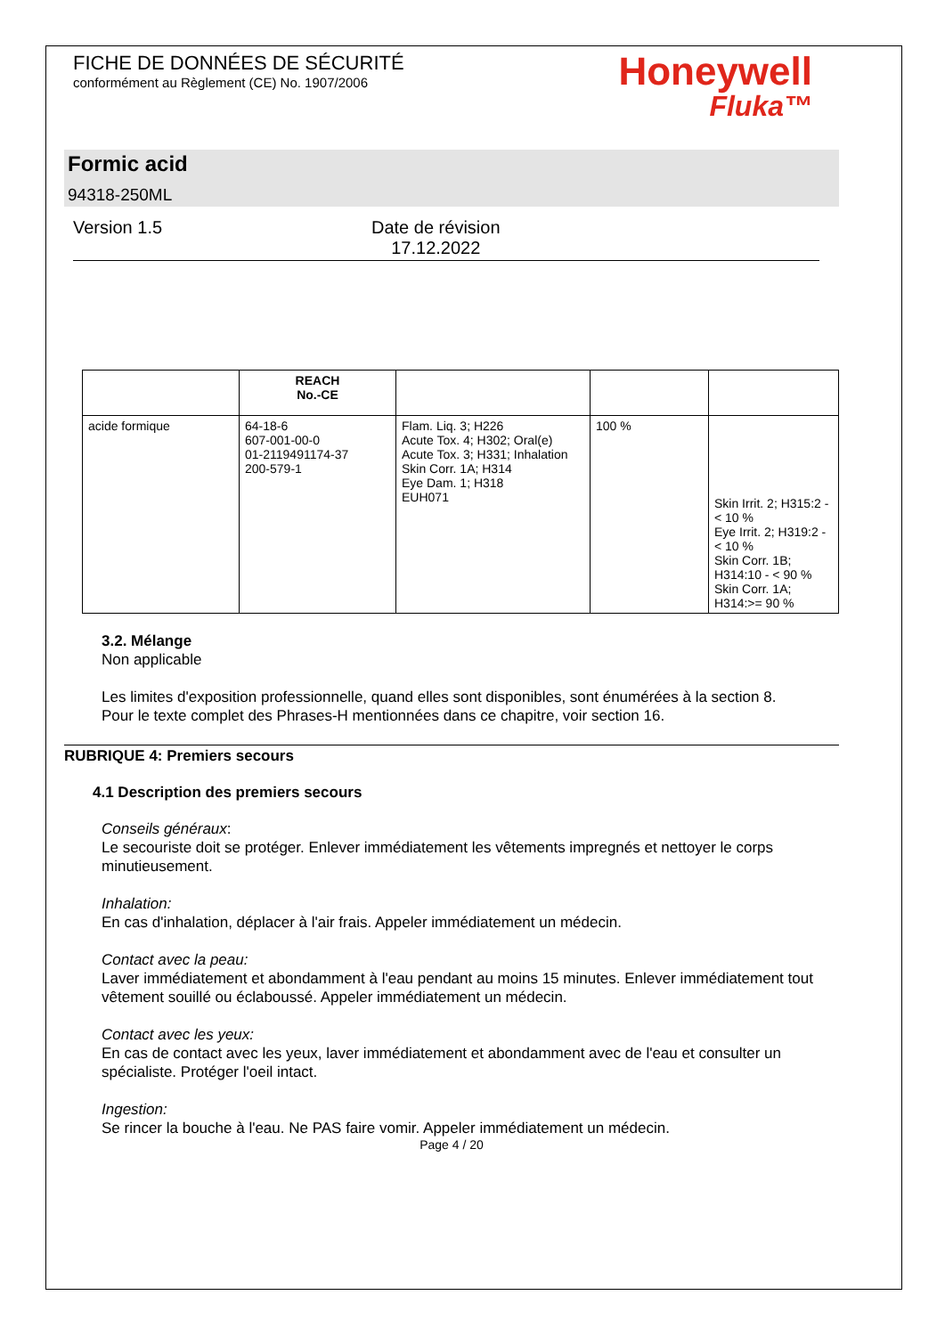FICHE DE DONNÉES DE SÉCURITÉ
conformément au Règlement (CE) No. 1907/2006
Honeywell
Fluka™
Formic acid
94318-250ML
Version 1.5 Date de révision
17.12.2022
| | REACH No.-CE | | | |
| --- | --- | --- | --- | --- |
| acide formique | 64-18-6 607-001-00-0 01-2119491174-37 200-579-1 | Flam. Liq. 3; H226 Acute Tox. 4; H302; Oral(e) Acute Tox. 3; H331; Inhalation Skin Corr. 1A; H314 Eye Dam. 1; H318 EUH071 | 100 % | Skin Irrit. 2; H315:2 - < 10 % Eye Irrit. 2; H319:2 - < 10 % Skin Corr. 1B; H314:10 - < 90 % Skin Corr. 1A; H314:>= 90 % |
3.2. Mélange
Non applicable
Les limites d'exposition professionnelle, quand elles sont disponibles, sont énumérées à la section 8.
Pour le texte complet des Phrases-H mentionnées dans ce chapitre, voir section 16.
RUBRIQUE 4: Premiers secours
4.1 Description des premiers secours
Conseils généraux:
Le secouriste doit se protéger. Enlever immédiatement les vêtements impregnés et nettoyer le corps minutieusement.
Inhalation:
En cas d'inhalation, déplacer à l'air frais. Appeler immédiatement un médecin.
Contact avec la peau:
Laver immédiatement et abondamment à l'eau pendant au moins 15 minutes. Enlever immédiatement tout vêtement souillé ou éclaboussé. Appeler immédiatement un médecin.
Contact avec les yeux:
En cas de contact avec les yeux, laver immédiatement et abondamment avec de l'eau et consulter un spécialiste. Protéger l'oeil intact.
Ingestion:
Se rincer la bouche à l'eau. Ne PAS faire vomir. Appeler immédiatement un médecin.
Page 4 / 20